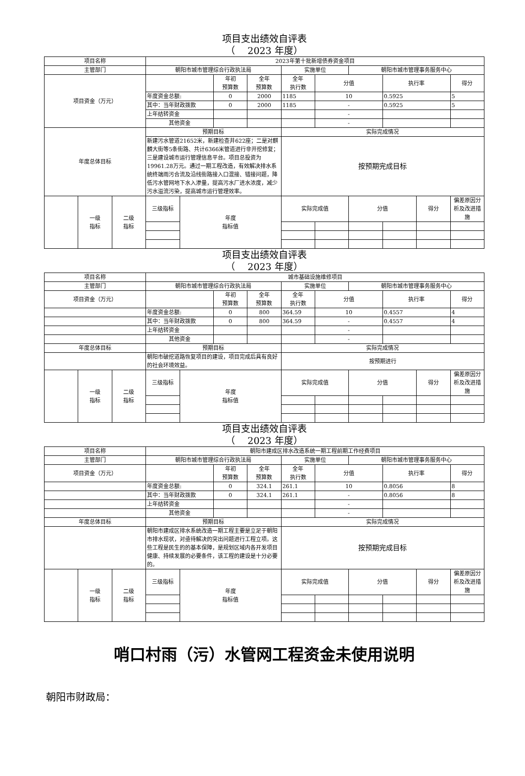项目支出绩效自评表
（　 2023 年度）
| 项目名称 | | | 2023年第十批新增债券资金项目 | | | | | | | | | |
| 主管部门 | | | 朝阳市城市管理综合行政执法局 | | | | 实施单位 | | 朝阳市城市管理事务服务中心 | | | |
| 项目资金（万元） | | | | | 年初 预算数 | 全年 预算数 | 全年 执行数 | 分值 | | 执行率 | | 得分 |
| | | | 年度资金总额: | | 0 | 2000 | 1185 | 10 | | 0.5925 | | 5 |
| | | | 其中：当年财政拨款 | | 0 | 2000 | 1185 | - | | 0.5925 | | 5 |
| | | | 上年结转资金 | | | | | - | | | | |
| | | | 其他资金 | | | | | - | | | | |
| 年度总体目标 | | | 预期目标 | | | | 实际完成情况 | | | | | |
| | | | 新建污水管道21652米，新建检查井622座；二是对麒麟大街等5条街路、共计6366米管道进行非开挖修复；三是建设城市运行管理信息平台。项目总投资为19961.28万元。通过一期工程改造，有效解决排水系统终端雨污合流及沿线街路接入口混接、错接问题，降低污水管网地下水入渗量，提高污水厂进水浓度，减少污水溢流污染，提高城市运行管理效率。 | | | | 按预期完成目标 | | | | | |
| | 一级 指标 | 二级 指标 | 三级指标 | 年度 指标值 | | | 实际完成值 | | 分值 | | 得分 | 偏差原因分析及改进措施 |
项目支出绩效自评表
（　 2023 年度）
| 项目名称 | | | 城市基础设施维修项目 | | | | | | | | | |
| 主管部门 | | | 朝阳市城市管理综合行政执法局 | | | | 实施单位 | | 朝阳市城市管理事务服务中心 | | | |
| 项目资金（万元） | | | | | 年初 预算数 | 全年 预算数 | 全年 执行数 | 分值 | | 执行率 | | 得分 |
| | | | 年度资金总额: | | 0 | 800 | 364.59 | 10 | | 0.4557 | | 4 |
| | | | 其中：当年财政拨款 | | 0 | 800 | 364.59 | - | | 0.4557 | | 4 |
| | | | 上年结转资金 | | | | | - | | | | |
| | | | 其他资金 | | | | | - | | | | |
| 年度总体目标 | | | 预期目标 | | | | 实际完成情况 | | | | | |
| | | | 朝阳市破挖道路恢复项目的建设，项目完成后具有良好的社会环境效益。 | | | | 按预期进行 | | | | | |
| | 一级 指标 | 二级 指标 | 三级指标 | 年度 指标值 | | | 实际完成值 | | 分值 | | 得分 | 偏差原因分析及改进措施 |
项目支出绩效自评表
（　 2023 年度）
| 项目名称 | | | 朝阳市建成区排水改造系统一期工程前期工作经费项目 | | | | | | | | | |
| 主管部门 | | | 朝阳市城市管理综合行政执法局 | | | | 实施单位 | | 朝阳市城市管理事务服务中心 | | | |
| 项目资金（万元） | | | | | 年初 预算数 | 全年 预算数 | 全年 执行数 | 分值 | | 执行率 | | 得分 |
| | | | 年度资金总额: | | 0 | 324.1 | 261.1 | 10 | | 0.8056 | | 8 |
| | | | 其中：当年财政拨款 | | 0 | 324.1 | 261.1 | - | | 0.8056 | | 8 |
| | | | 上年结转资金 | | | | | - | | | | |
| | | | 其他资金 | | | | | - | | | | |
| 年度总体目标 | | | 预期目标 | | | | 实际完成情况 | | | | | |
| | | | 朝阳市建成区排水系统改造一期工程主要是立足于朝阳市排水现状，对亟待解决的突出问题进行工程立项。这些工程是民生的的基本保障，是规划区域内各开发项目健康、持续发展的必要条件，该工程的建设是十分必要的。 | | | | 按预期完成目标 | | | | | |
| | 一级 指标 | 二级 指标 | 三级指标 | 年度 指标值 | | | 实际完成值 | | 分值 | | 得分 | 偏差原因分析及改进措施 |
哨口村雨（污）水管网工程资金未使用说明
朝阳市财政局：